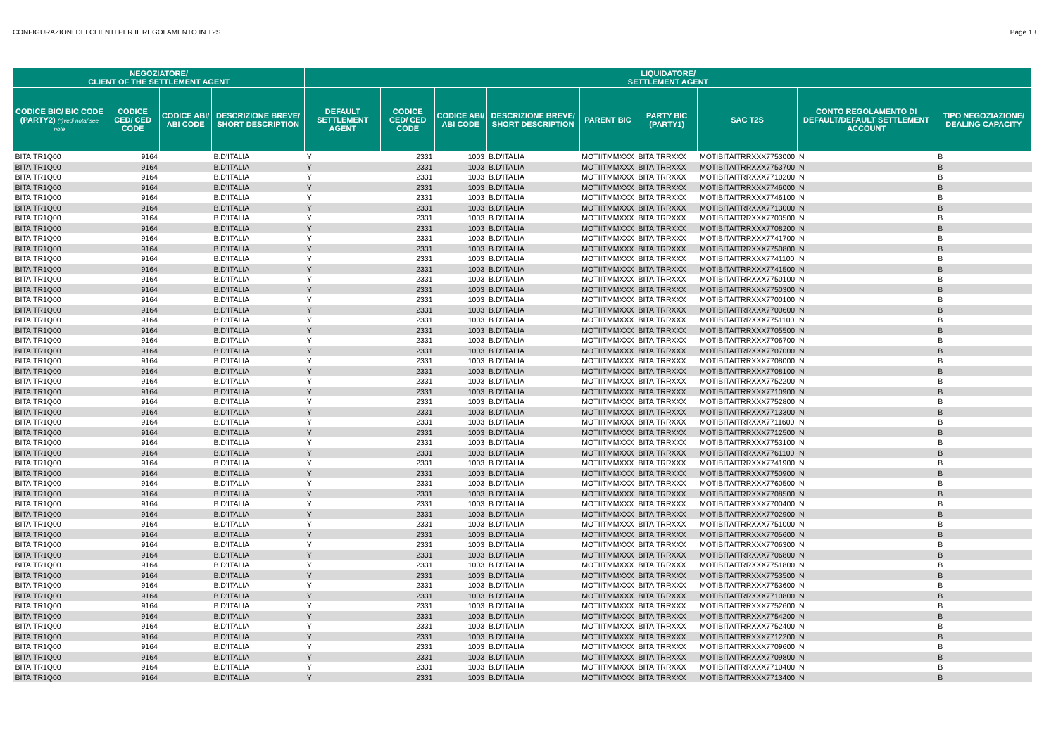CONFIGURAZIONI DEI CLIENTI PER IL REGOLAMENTO IN T2S Page 13
| NEGOZIATORE/ CLIENT OF THE SETTLEMENT AGENT | | | | LIQUIDATORE/ SETTLEMENT AGENT | | | | | | | | |
| --- | --- | --- | --- | --- | --- | --- | --- | --- | --- | --- | --- | --- |
| CODICE BIC/ BIC CODE (PARTY2) (*)vedi nota/ see note | CODICE CED/ CED CODE | CODICE ABI/ ABI CODE | DESCRIZIONE BREVE/ SHORT DESCRIPTION | DEFAULT SETTLEMENT AGENT | CODICE CED/ CED CODE | CODICE ABI/ ABI CODE | DESCRIZIONE BREVE/ SHORT DESCRIPTION | PARENT BIC | PARTY BIC (PARTY1) | SAC T2S | CONTO REGOLAMENTO DI DEFAULT/DEFAULT SETTLEMENT ACCOUNT | TIPO NEGOZIAZIONE/ DEALING CAPACITY |
| BITAITR1Q00 | 9164 | | B.D'ITALIA | Y | 2331 | 1003 | B.D'ITALIA | MOTIITMMXXX | BITAITRRXXX | MOTIBITAITRRXXX7753000 | N | B |
| BITAITR1Q00 | 9164 | | B.D'ITALIA | Y | 2331 | 1003 | B.D'ITALIA | MOTIITMMXXX | BITAITRRXXX | MOTIBITAITRRXXX7753700 | N | B |
| BITAITR1Q00 | 9164 | | B.D'ITALIA | Y | 2331 | 1003 | B.D'ITALIA | MOTIITMMXXX | BITAITRRXXX | MOTIBITAITRRXXX7710200 | N | B |
| BITAITR1Q00 | 9164 | | B.D'ITALIA | Y | 2331 | 1003 | B.D'ITALIA | MOTIITMMXXX | BITAITRRXXX | MOTIBITAITRRXXX7746000 | N | B |
| BITAITR1Q00 | 9164 | | B.D'ITALIA | Y | 2331 | 1003 | B.D'ITALIA | MOTIITMMXXX | BITAITRRXXX | MOTIBITAITRRXXX7746100 | N | B |
| BITAITR1Q00 | 9164 | | B.D'ITALIA | Y | 2331 | 1003 | B.D'ITALIA | MOTIITMMXXX | BITAITRRXXX | MOTIBITAITRRXXX7713000 | N | B |
| BITAITR1Q00 | 9164 | | B.D'ITALIA | Y | 2331 | 1003 | B.D'ITALIA | MOTIITMMXXX | BITAITRRXXX | MOTIBITAITRRXXX7703500 | N | B |
| BITAITR1Q00 | 9164 | | B.D'ITALIA | Y | 2331 | 1003 | B.D'ITALIA | MOTIITMMXXX | BITAITRRXXX | MOTIBITAITRRXXX7708200 | N | B |
| BITAITR1Q00 | 9164 | | B.D'ITALIA | Y | 2331 | 1003 | B.D'ITALIA | MOTIITMMXXX | BITAITRRXXX | MOTIBITAITRRXXX7741700 | N | B |
| BITAITR1Q00 | 9164 | | B.D'ITALIA | Y | 2331 | 1003 | B.D'ITALIA | MOTIITMMXXX | BITAITRRXXX | MOTIBITAITRRXXX7750800 | N | B |
| BITAITR1Q00 | 9164 | | B.D'ITALIA | Y | 2331 | 1003 | B.D'ITALIA | MOTIITMMXXX | BITAITRRXXX | MOTIBITAITRRXXX7741100 | N | B |
| BITAITR1Q00 | 9164 | | B.D'ITALIA | Y | 2331 | 1003 | B.D'ITALIA | MOTIITMMXXX | BITAITRRXXX | MOTIBITAITRRXXX7741500 | N | B |
| BITAITR1Q00 | 9164 | | B.D'ITALIA | Y | 2331 | 1003 | B.D'ITALIA | MOTIITMMXXX | BITAITRRXXX | MOTIBITAITRRXXX7750100 | N | B |
| BITAITR1Q00 | 9164 | | B.D'ITALIA | Y | 2331 | 1003 | B.D'ITALIA | MOTIITMMXXX | BITAITRRXXX | MOTIBITAITRRXXX7750300 | N | B |
| BITAITR1Q00 | 9164 | | B.D'ITALIA | Y | 2331 | 1003 | B.D'ITALIA | MOTIITMMXXX | BITAITRRXXX | MOTIBITAITRRXXX7700100 | N | B |
| BITAITR1Q00 | 9164 | | B.D'ITALIA | Y | 2331 | 1003 | B.D'ITALIA | MOTIITMMXXX | BITAITRRXXX | MOTIBITAITRRXXX7700600 | N | B |
| BITAITR1Q00 | 9164 | | B.D'ITALIA | Y | 2331 | 1003 | B.D'ITALIA | MOTIITMMXXX | BITAITRRXXX | MOTIBITAITRRXXX7751100 | N | B |
| BITAITR1Q00 | 9164 | | B.D'ITALIA | Y | 2331 | 1003 | B.D'ITALIA | MOTIITMMXXX | BITAITRRXXX | MOTIBITAITRRXXX7705500 | N | B |
| BITAITR1Q00 | 9164 | | B.D'ITALIA | Y | 2331 | 1003 | B.D'ITALIA | MOTIITMMXXX | BITAITRRXXX | MOTIBITAITRRXXX7706700 | N | B |
| BITAITR1Q00 | 9164 | | B.D'ITALIA | Y | 2331 | 1003 | B.D'ITALIA | MOTIITMMXXX | BITAITRRXXX | MOTIBITAITRRXXX7707000 | N | B |
| BITAITR1Q00 | 9164 | | B.D'ITALIA | Y | 2331 | 1003 | B.D'ITALIA | MOTIITMMXXX | BITAITRRXXX | MOTIBITAITRRXXX7708000 | N | B |
| BITAITR1Q00 | 9164 | | B.D'ITALIA | Y | 2331 | 1003 | B.D'ITALIA | MOTIITMMXXX | BITAITRRXXX | MOTIBITAITRRXXX7708100 | N | B |
| BITAITR1Q00 | 9164 | | B.D'ITALIA | Y | 2331 | 1003 | B.D'ITALIA | MOTIITMMXXX | BITAITRRXXX | MOTIBITAITRRXXX7752200 | N | B |
| BITAITR1Q00 | 9164 | | B.D'ITALIA | Y | 2331 | 1003 | B.D'ITALIA | MOTIITMMXXX | BITAITRRXXX | MOTIBITAITRRXXX7710900 | N | B |
| BITAITR1Q00 | 9164 | | B.D'ITALIA | Y | 2331 | 1003 | B.D'ITALIA | MOTIITMMXXX | BITAITRRXXX | MOTIBITAITRRXXX7752800 | N | B |
| BITAITR1Q00 | 9164 | | B.D'ITALIA | Y | 2331 | 1003 | B.D'ITALIA | MOTIITMMXXX | BITAITRRXXX | MOTIBITAITRRXXX7713300 | N | B |
| BITAITR1Q00 | 9164 | | B.D'ITALIA | Y | 2331 | 1003 | B.D'ITALIA | MOTIITMMXXX | BITAITRRXXX | MOTIBITAITRRXXX7711600 | N | B |
| BITAITR1Q00 | 9164 | | B.D'ITALIA | Y | 2331 | 1003 | B.D'ITALIA | MOTIITMMXXX | BITAITRRXXX | MOTIBITAITRRXXX7712500 | N | B |
| BITAITR1Q00 | 9164 | | B.D'ITALIA | Y | 2331 | 1003 | B.D'ITALIA | MOTIITMMXXX | BITAITRRXXX | MOTIBITAITRRXXX7753100 | N | B |
| BITAITR1Q00 | 9164 | | B.D'ITALIA | Y | 2331 | 1003 | B.D'ITALIA | MOTIITMMXXX | BITAITRRXXX | MOTIBITAITRRXXX7761100 | N | B |
| BITAITR1Q00 | 9164 | | B.D'ITALIA | Y | 2331 | 1003 | B.D'ITALIA | MOTIITMMXXX | BITAITRRXXX | MOTIBITAITRRXXX7741900 | N | B |
| BITAITR1Q00 | 9164 | | B.D'ITALIA | Y | 2331 | 1003 | B.D'ITALIA | MOTIITMMXXX | BITAITRRXXX | MOTIBITAITRRXXX7750900 | N | B |
| BITAITR1Q00 | 9164 | | B.D'ITALIA | Y | 2331 | 1003 | B.D'ITALIA | MOTIITMMXXX | BITAITRRXXX | MOTIBITAITRRXXX7760500 | N | B |
| BITAITR1Q00 | 9164 | | B.D'ITALIA | Y | 2331 | 1003 | B.D'ITALIA | MOTIITMMXXX | BITAITRRXXX | MOTIBITAITRRXXX7708500 | N | B |
| BITAITR1Q00 | 9164 | | B.D'ITALIA | Y | 2331 | 1003 | B.D'ITALIA | MOTIITMMXXX | BITAITRRXXX | MOTIBITAITRRXXX7700400 | N | B |
| BITAITR1Q00 | 9164 | | B.D'ITALIA | Y | 2331 | 1003 | B.D'ITALIA | MOTIITMMXXX | BITAITRRXXX | MOTIBITAITRRXXX7702900 | N | B |
| BITAITR1Q00 | 9164 | | B.D'ITALIA | Y | 2331 | 1003 | B.D'ITALIA | MOTIITMMXXX | BITAITRRXXX | MOTIBITAITRRXXX7751000 | N | B |
| BITAITR1Q00 | 9164 | | B.D'ITALIA | Y | 2331 | 1003 | B.D'ITALIA | MOTIITMMXXX | BITAITRRXXX | MOTIBITAITRRXXX7705600 | N | B |
| BITAITR1Q00 | 9164 | | B.D'ITALIA | Y | 2331 | 1003 | B.D'ITALIA | MOTIITMMXXX | BITAITRRXXX | MOTIBITAITRRXXX7706300 | N | B |
| BITAITR1Q00 | 9164 | | B.D'ITALIA | Y | 2331 | 1003 | B.D'ITALIA | MOTIITMMXXX | BITAITRRXXX | MOTIBITAITRRXXX7706800 | N | B |
| BITAITR1Q00 | 9164 | | B.D'ITALIA | Y | 2331 | 1003 | B.D'ITALIA | MOTIITMMXXX | BITAITRRXXX | MOTIBITAITRRXXX7751800 | N | B |
| BITAITR1Q00 | 9164 | | B.D'ITALIA | Y | 2331 | 1003 | B.D'ITALIA | MOTIITMMXXX | BITAITRRXXX | MOTIBITAITRRXXX7753500 | N | B |
| BITAITR1Q00 | 9164 | | B.D'ITALIA | Y | 2331 | 1003 | B.D'ITALIA | MOTIITMMXXX | BITAITRRXXX | MOTIBITAITRRXXX7753600 | N | B |
| BITAITR1Q00 | 9164 | | B.D'ITALIA | Y | 2331 | 1003 | B.D'ITALIA | MOTIITMMXXX | BITAITRRXXX | MOTIBITAITRRXXX7710800 | N | B |
| BITAITR1Q00 | 9164 | | B.D'ITALIA | Y | 2331 | 1003 | B.D'ITALIA | MOTIITMMXXX | BITAITRRXXX | MOTIBITAITRRXXX7752600 | N | B |
| BITAITR1Q00 | 9164 | | B.D'ITALIA | Y | 2331 | 1003 | B.D'ITALIA | MOTIITMMXXX | BITAITRRXXX | MOTIBITAITRRXXX7754200 | N | B |
| BITAITR1Q00 | 9164 | | B.D'ITALIA | Y | 2331 | 1003 | B.D'ITALIA | MOTIITMMXXX | BITAITRRXXX | MOTIBITAITRRXXX7752400 | N | B |
| BITAITR1Q00 | 9164 | | B.D'ITALIA | Y | 2331 | 1003 | B.D'ITALIA | MOTIITMMXXX | BITAITRRXXX | MOTIBITAITRRXXX7712200 | N | B |
| BITAITR1Q00 | 9164 | | B.D'ITALIA | Y | 2331 | 1003 | B.D'ITALIA | MOTIITMMXXX | BITAITRRXXX | MOTIBITAITRRXXX7709600 | N | B |
| BITAITR1Q00 | 9164 | | B.D'ITALIA | Y | 2331 | 1003 | B.D'ITALIA | MOTIITMMXXX | BITAITRRXXX | MOTIBITAITRRXXX7709800 | N | B |
| BITAITR1Q00 | 9164 | | B.D'ITALIA | Y | 2331 | 1003 | B.D'ITALIA | MOTIITMMXXX | BITAITRRXXX | MOTIBITAITRRXXX7710400 | N | B |
| BITAITR1Q00 | 9164 | | B.D'ITALIA | Y | 2331 | 1003 | B.D'ITALIA | MOTIITMMXXX | BITAITRRXXX | MOTIBITAITRRXXX7713400 | N | B |